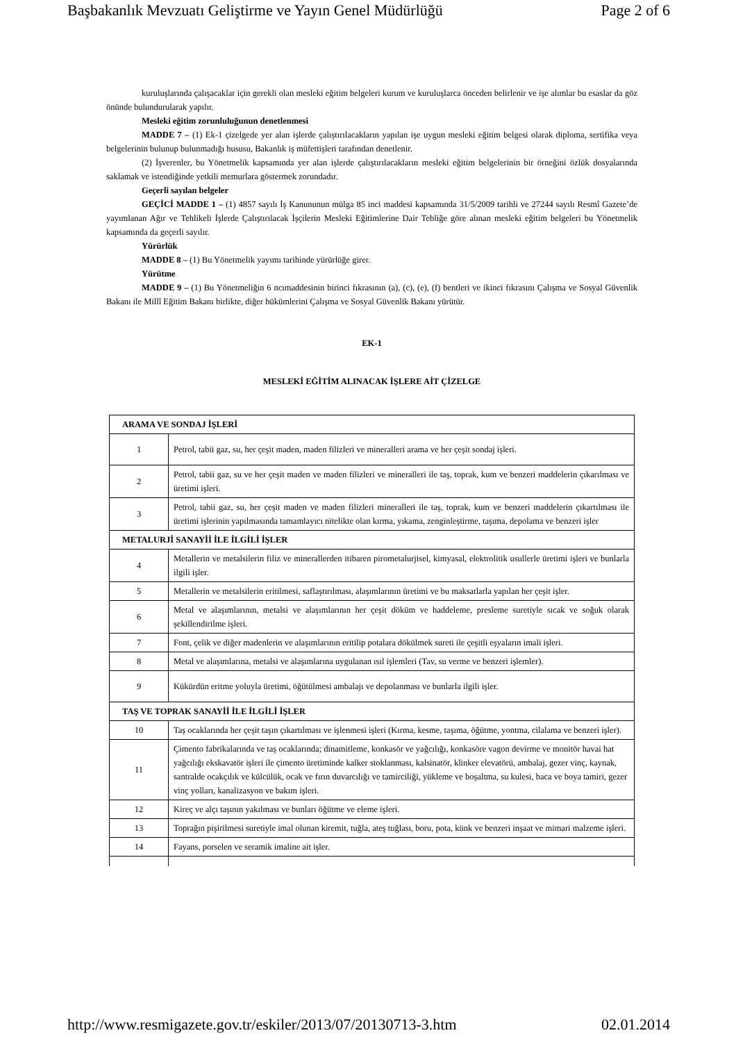Başbakanlık Mevzuatı Geliştirme ve Yayın Genel Müdürlüğü Page 2 of 6
kuruluşlarında çalışacaklar için gerekli olan mesleki eğitim belgeleri kurum ve kuruluşlarca önceden belirlenir ve işe alımlar bu esaslar da göz önünde bulundurularak yapılır.
Mesleki eğitim zorunluluğunun denetlenmesi
MADDE 7 – (1) Ek-1 çizelgede yer alan işlerde çalıştırılacakların yapılan işe uygun mesleki eğitim belgesi olarak diploma, sertifika veya belgelerinin bulunup bulunmadığı hususu, Bakanlık iş müfettişleri tarafından denetlenir.
(2) İşverenler, bu Yönetmelik kapsamında yer alan işlerde çalıştırılacakların mesleki eğitim belgelerinin bir örneğini özlük dosyalarında saklamak ve istendiğinde yetkili memurlara göstermek zorundadır.
Geçerli sayılan belgeler
GEÇİCİ MADDE 1 – (1) 4857 sayılı İş Kanununun mülga 85 inci maddesi kapsamında 31/5/2009 tarihli ve 27244 sayılı Resmî Gazete’de yayımlanan Ağır ve Tehlikeli İşlerde Çalıştırılacak İşçilerin Mesleki Eğitimlerine Dair Tebliğe göre alınan mesleki eğitim belgeleri bu Yönetmelik kapsamında da geçerli sayılır.
Yürürlük
MADDE 8 – (1) Bu Yönetmelik yayımı tarihinde yürürlüğe girer.
Yürütme
MADDE 9 – (1) Bu Yönetmeliğin 6 ncımaddesinin birinci fıkrasının (a), (c), (e), (f) bentleri ve ikinci fıkrasını Çalışma ve Sosyal Güvenlik Bakanı ile Millî Eğitim Bakanı birlikte, diğer hükümlerini Çalışma ve Sosyal Güvenlik Bakanı yürütür.
EK-1
MESLEKİ EĞİTİM ALINACAK İŞLERE AİT ÇİZELGE
| ARAMA VE SONDAJ İŞLERİ | |
| 1 | Petrol, tabii gaz, su, her çeşit maden, maden filizleri ve mineralleri arama ve her çeşit sondaj işleri. |
| 2 | Petrol, tabii gaz, su ve her çeşit maden ve maden filizleri ve mineralleri ile taş, toprak, kum ve benzeri maddelerin çıkarılması ve üretimi işleri. |
| 3 | Petrol, tabii gaz, su, her çeşit maden ve maden filizleri mineralleri ile taş, toprak, kum ve benzeri maddelerin çıkartılması ile üretimi işlerinin yapılmasında tamamlayıcı nitelikte olan kırma, yıkama, zenginleştirme, taşıma, depolama ve benzeri işler |
| METALURJİ SANAYİİ İLE İLGİLİ İŞLER | |
| 4 | Metallerin ve metalsilerin filiz ve minerallerden itibaren pirometalurjisel, kimyasal, elektrolitik usullerle üretimi işleri ve bunlarla ilgili işler. |
| 5 | Metallerin ve metalsilerin eritilmesi, saflaştırılması, alaşımlarının üretimi ve bu maksatlarla yapılan her çeşit işler. |
| 6 | Metal ve alaşımlarının, metalsi ve alaşımlarının her çeşit döküm ve haddeleme, presleme suretiyle sıcak ve soğuk olarak şekillendirilme işleri. |
| 7 | Font, çelik ve diğer madenlerin ve alaşımlarının eritilip potalara dökülmek sureti ile çeşitli eşyaların imali işleri. |
| 8 | Metal ve alaşımlarına, metalsi ve alaşımlarına uygulanan ısıl işlemleri (Tav, su verme ve benzeri işlemler). |
| 9 | Kükürdün eritme yoluyla üretimi, öğütülmesi ambalajı ve depolanması ve bunlarla ilgili işler. |
| TAŞ VE TOPRAK SANAYİİ İLE İLGİLİ İŞLER | |
| 10 | Taş ocaklarında her çeşit taşın çıkartılması ve işlenmesi işleri (Kırma, kesme, taşıma, öğütme, yontma, cilalama ve benzeri işler). |
| 11 | Çimento fabrikalarında ve taş ocaklarında; dinamitleme, konkasör ve yağcılığı, konkasöre vagon devirme ve monitör havai hat yağcılığı ekskavatör işleri ile çimento üretiminde kalker stoklanması, kalsinatör, klinker elevatörü, ambalaj, gezer vinç, kaynak, santralde ocakçılık ve külcülük, ocak ve fırın duvarcılığı ve tamirciliği, yükleme ve boşaltma, su kulesi, baca ve boya tamiri, gezer vinç yolları, kanalizasyon ve bakım işleri. |
| 12 | Kireç ve alçı taşının yakılması ve bunları öğütme ve eleme işleri. |
| 13 | Toprağın pişirilmesi suretiyle imal olunan kiremit, tuğla, ateş tuğlası, boru, pota, künk ve benzeri inşaat ve mimari malzeme işleri. |
| 14 | Fayans, porselen ve seramik imaline ait işler. |
http://www.resmigazete.gov.tr/eskiler/2013/07/20130713-3.htm 02.01.2014